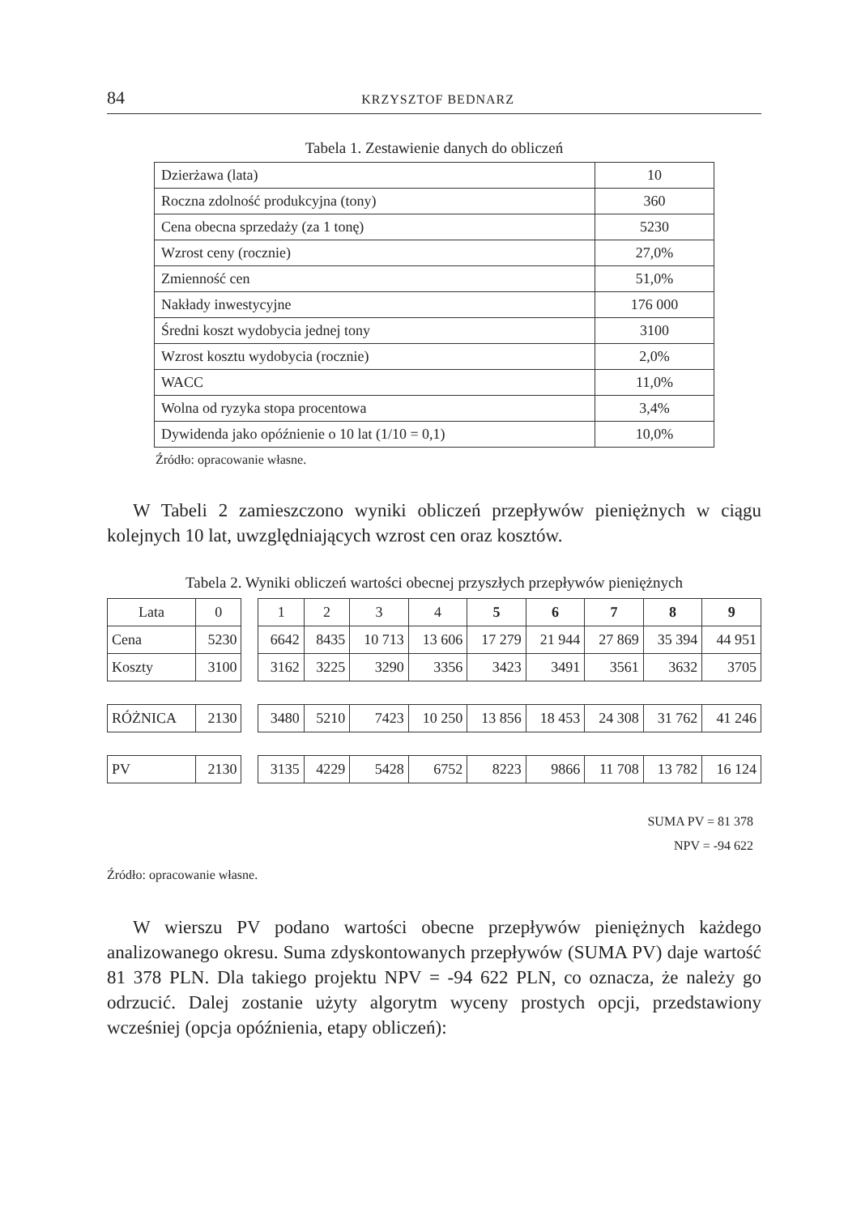84 KRZYSZTOF BEDNARZ
Tabela 1. Zestawienie danych do obliczeń
| Dzierżawa (lata) | 10 |
| Roczna zdolność produkcyjna (tony) | 360 |
| Cena obecna sprzedaży (za 1 tonę) | 5230 |
| Wzrost ceny (rocznie) | 27,0% |
| Zmienność cen | 51,0% |
| Nakłady inwestycyjne | 176 000 |
| Średni koszt wydobycia jednej tony | 3100 |
| Wzrost kosztu wydobycia (rocznie) | 2,0% |
| WACC | 11,0% |
| Wolna od ryzyka stopa procentowa | 3,4% |
| Dywidenda jako opóźnienie o 10 lat (1/10 = 0,1) | 10,0% |
Źródło: opracowanie własne.
W Tabeli 2 zamieszczono wyniki obliczeń przepływów pieniężnych w ciągu kolejnych 10 lat, uwzględniających wzrost cen oraz kosztów.
Tabela 2. Wyniki obliczeń wartości obecnej przyszłych przepływów pieniężnych
| Lata | 0 | | 1 | 2 | 3 | 4 | 5 | 6 | 7 | 8 | 9 |
| Cena | 5230 | | 6642 | 8435 | 10 713 | 13 606 | 17 279 | 21 944 | 27 869 | 35 394 | 44 951 |
| Koszty | 3100 | | 3162 | 3225 | 3290 | 3356 | 3423 | 3491 | 3561 | 3632 | 3705 |
| RÓŻNICA | 2130 | | 3480 | 5210 | 7423 | 10 250 | 13 856 | 18 453 | 24 308 | 31 762 | 41 246 |
| PV | 2130 | | 3135 | 4229 | 5428 | 6752 | 8223 | 9866 | 11 708 | 13 782 | 16 124 |
SUMA PV = 81 378
NPV = -94 622
Źródło: opracowanie własne.
W wierszu PV podano wartości obecne przepływów pieniężnych każdego analizowanego okresu. Suma zdyskontowanych przepływów (SUMA PV) daje wartość 81 378 PLN. Dla takiego projektu NPV = -94 622 PLN, co oznacza, że należy go odrzucić. Dalej zostanie użyty algorytm wyceny prostych opcji, przedstawiony wcześniej (opcja opóźnienia, etapy obliczeń):